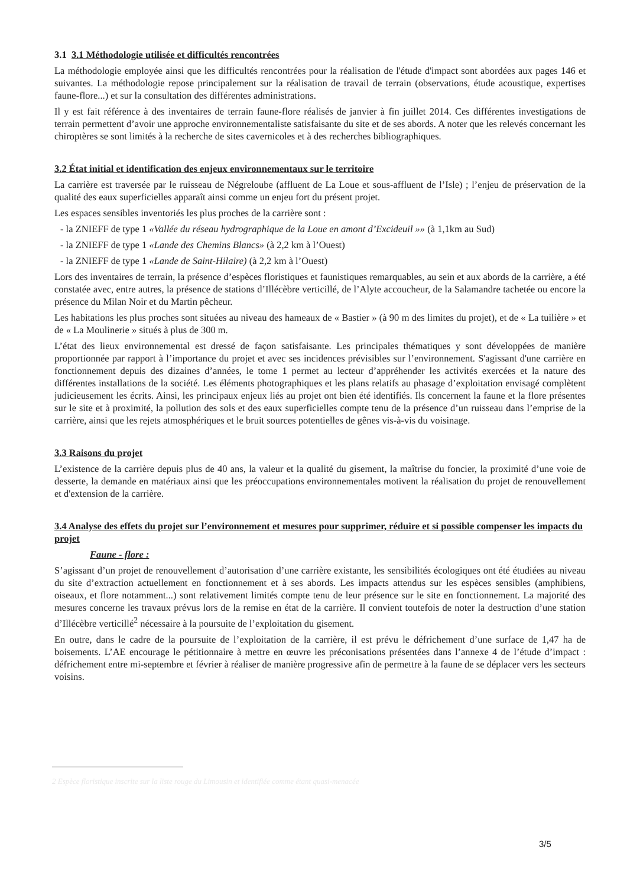3.1 3.1 Méthodologie utilisée et difficultés rencontrées
La méthodologie employée ainsi que les difficultés rencontrées pour la réalisation de l'étude d'impact sont abordées aux pages 146 et suivantes. La méthodologie repose principalement sur la réalisation de travail de terrain (observations, étude acoustique, expertises faune-flore...) et sur la consultation des différentes administrations.
Il y est fait référence à des inventaires de terrain faune-flore réalisés de janvier à fin juillet 2014. Ces différentes investigations de terrain permettent d’avoir une approche environnementaliste satisfaisante du site et de ses abords. A noter que les relevés concernant les chiroptères se sont limités à la recherche de sites cavernicoles et à des recherches bibliographiques.
3.2 État initial et identification des enjeux environnementaux sur le territoire
La carrière est traversée par le ruisseau de Négreloube (affluent de La Loue et sous-affluent de l’Isle) ; l’enjeu de préservation de la qualité des eaux superficielles apparaît ainsi comme un enjeu fort du présent projet.
Les espaces sensibles inventoriés les plus proches de la carrière sont :
- la ZNIEFF de type 1 «Vallée du réseau hydrographique de la Loue en amont d’Excideuil »» (à 1,1km au Sud)
- la ZNIEFF de type 1 «Lande des Chemins Blancs» (à 2,2 km à l’Ouest)
- la ZNIEFF de type 1 «Lande de Saint-Hilaire) (à 2,2 km à l’Ouest)
Lors des inventaires de terrain, la présence d’espèces floristiques et faunistiques remarquables, au sein et aux abords de la carrière, a été constatée avec, entre autres, la présence de stations d’Illécèbre verticillé, de l’Alyte accoucheur, de la Salamandre tachetée ou encore la présence du Milan Noir et du Martin pêcheur.
Les habitations les plus proches sont situées au niveau des hameaux de « Bastier » (à 90 m des limites du projet), et de « La tuilière » et de « La Moulinerie » situés à plus de 300 m.
L’état des lieux environnemental est dressé de façon satisfaisante. Les principales thématiques y sont développées de manière proportionnée par rapport à l’importance du projet et avec ses incidences prévisibles sur l’environnement. S'agissant d'une carrière en fonctionnement depuis des dizaines d’années, le tome 1 permet au lecteur d’appréhender les activités exercées et la nature des différentes installations de la société. Les éléments photographiques et les plans relatifs au phasage d’exploitation envisagé complètent judicieusement les écrits. Ainsi, les principaux enjeux liés au projet ont bien été identifiés. Ils concernent la faune et la flore présentes sur le site et à proximité, la pollution des sols et des eaux superficielles compte tenu de la présence d’un ruisseau dans l’emprise de la carrière, ainsi que les rejets atmosphériques et le bruit sources potentielles de gênes vis-à-vis du voisinage.
3.3 Raisons du projet
L’existence de la carrière depuis plus de 40 ans, la valeur et la qualité du gisement, la maîtrise du foncier, la proximité d’une voie de desserte, la demande en matériaux ainsi que les préoccupations environnementales motivent la réalisation du projet de renouvellement et d'extension de la carrière.
3.4 Analyse des effets du projet sur l’environnement et mesures pour supprimer, réduire et si possible compenser les impacts du projet
Faune - flore :
S’agissant d’un projet de renouvellement d’autorisation d’une carrière existante, les sensibilités écologiques ont été étudiées au niveau du site d’extraction actuellement en fonctionnement et à ses abords. Les impacts attendus sur les espèces sensibles (amphibiens, oiseaux, et flore notamment...) sont relativement limités compte tenu de leur présence sur le site en fonctionnement. La majorité des mesures concerne les travaux prévus lors de la remise en état de la carrière. Il convient toutefois de noter la destruction d’une station d’Illécèbre verticillé<sup>2</sup> nécessaire à la poursuite de l’exploitation du gisement.
En outre, dans le cadre de la poursuite de l’exploitation de la carrière, il est prévu le défrichement d’une surface de 1,47 ha de boisements. L’AE encourage le pétitionnaire à mettre en œuvre les préconisations présentées dans l’annexe 4 de l’étude d’impact : défrichement entre mi-septembre et février à réaliser de manière progressive afin de permettre à la faune de se déplacer vers les secteurs voisins.
2 Espèce floristique inscrite sur la liste rouge du Limousin et identifiée comme étant quasi-menacée
3/5